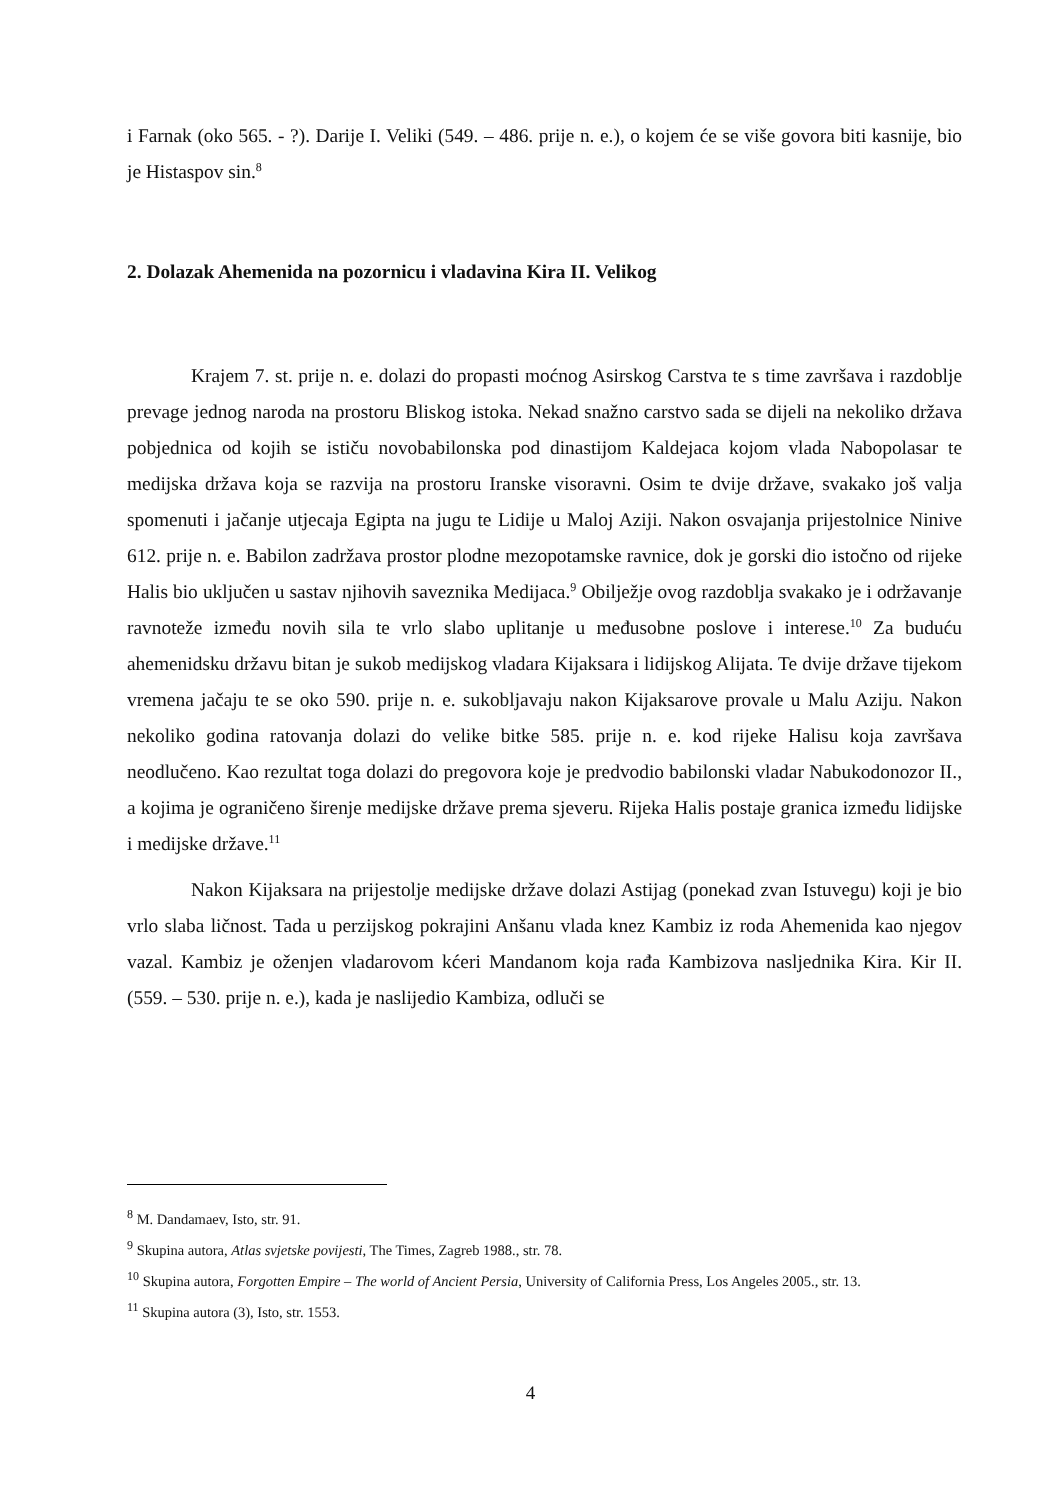i Farnak (oko 565. - ?). Darije I. Veliki (549. – 486. prije n. e.), o kojem će se više govora biti kasnije, bio je Histaspov sin.<sup>8</sup>
2. Dolazak Ahemenida na pozornicu i vladavina Kira II. Velikog
Krajem 7. st. prije n. e. dolazi do propasti moćnog Asirskog Carstva te s time završava i razdoblje prevage jednog naroda na prostoru Bliskog istoka. Nekad snažno carstvo sada se dijeli na nekoliko država pobjednica od kojih se ističu novobabilonska pod dinastijom Kaldejaca kojom vlada Nabopolasar te medijska država koja se razvija na prostoru Iranske visoravni. Osim te dvije države, svakako još valja spomenuti i jačanje utjecaja Egipta na jugu te Lidije u Maloj Aziji. Nakon osvajanja prijestolnice Ninive 612. prije n. e. Babilon zadržava prostor plodne mezopotamske ravnice, dok je gorski dio istočno od rijeke Halis bio uključen u sastav njihovih saveznika Medijaca.<sup>9</sup> Obilježje ovog razdoblja svakako je i održavanje ravnoteže između novih sila te vrlo slabo uplitanje u međusobne poslove i interese.<sup>10</sup> Za buduću ahemenidsku državu bitan je sukob medijskog vladara Kijaksara i lidijskog Alijata. Te dvije države tijekom vremena jačaju te se oko 590. prije n. e. sukobljavaju nakon Kijaksarove provale u Malu Aziju. Nakon nekoliko godina ratovanja dolazi do velike bitke 585. prije n. e. kod rijeke Halisu koja završava neodlučeno. Kao rezultat toga dolazi do pregovora koje je predvodio babilonski vladar Nabukodonozor II., a kojima je ograničeno širenje medijske države prema sjeveru. Rijeka Halis postaje granica između lidijske i medijske države.<sup>11</sup>
Nakon Kijaksara na prijestolje medijske države dolazi Astijag (ponekad zvan Istuvegu) koji je bio vrlo slaba ličnost. Tada u perzijskog pokrajini Anšanu vlada knez Kambiz iz roda Ahemenida kao njegov vazal. Kambiz je oženjen vladarovom kćeri Mandanom koja rađa Kambizova nasljednika Kira. Kir II. (559. – 530. prije n. e.), kada je naslijedio Kambiza, odluči se
<sup>8</sup> M. Dandamaev, Isto, str. 91.
<sup>9</sup> Skupina autora, Atlas svjetske povijesti, The Times, Zagreb 1988., str. 78.
<sup>10</sup> Skupina autora, Forgotten Empire – The world of Ancient Persia, University of California Press, Los Angeles 2005., str. 13.
<sup>11</sup> Skupina autora (3), Isto, str. 1553.
4